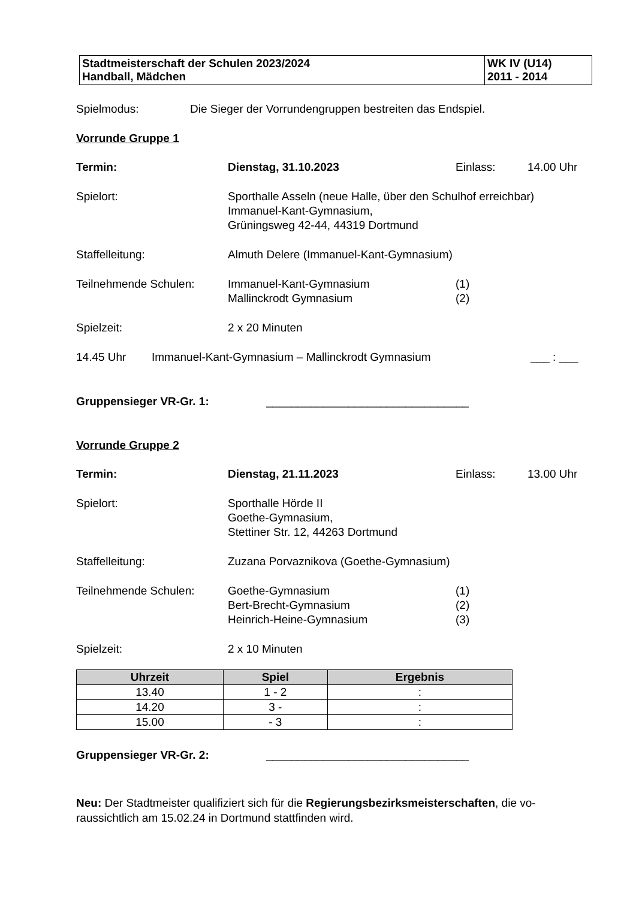| Stadtmeisterschaft der Schulen 2023/2024 Handball, Mädchen | WK IV (U14) 2011 - 2014 |
Spielmodus: Die Sieger der Vorrundengruppen bestreiten das Endspiel.
Vorrunde Gruppe 1
Termin: Dienstag, 31.10.2023 Einlass: 14.00 Uhr
Spielort: Sporthalle Asseln (neue Halle, über den Schulhof erreichbar)
Immanuel-Kant-Gymnasium,
Grüningsweg 42-44, 44319 Dortmund
Staffelleitung: Almuth Delere (Immanuel-Kant-Gymnasium)
Teilnehmende Schulen: Immanuel-Kant-Gymnasium
Mallinckrodt Gymnasium (1)
(2)
Spielzeit: 2 x 20 Minuten
14.45 Uhr Immanuel-Kant-Gymnasium – Mallinckrodt Gymnasium ___ : ___
Gruppensieger VR-Gr. 1: ________________________________
Vorrunde Gruppe 2
Termin: Dienstag, 21.11.2023 Einlass: 13.00 Uhr
Spielort: Sporthalle Hörde II
Goethe-Gymnasium,
Stettiner Str. 12, 44263 Dortmund
Staffelleitung: Zuzana Porvaznikova (Goethe-Gymnasium)
Teilnehmende Schulen: Goethe-Gymnasium
Bert-Brecht-Gymnasium
Heinrich-Heine-Gymnasium (1)
(2)
(3)
Spielzeit: 2 x 10 Minuten
| Uhrzeit | Spiel | Ergebnis |
| --- | --- | --- |
| 13.40 | 1 - 2 | : |
| 14.20 | 3 - | : |
| 15.00 | - 3 | : |
Gruppensieger VR-Gr. 2: ________________________________
Neu: Der Stadtmeister qualifiziert sich für die Regierungsbezirksmeisterschaften, die vo-
raussichtlich am 15.02.24 in Dortmund stattfinden wird.